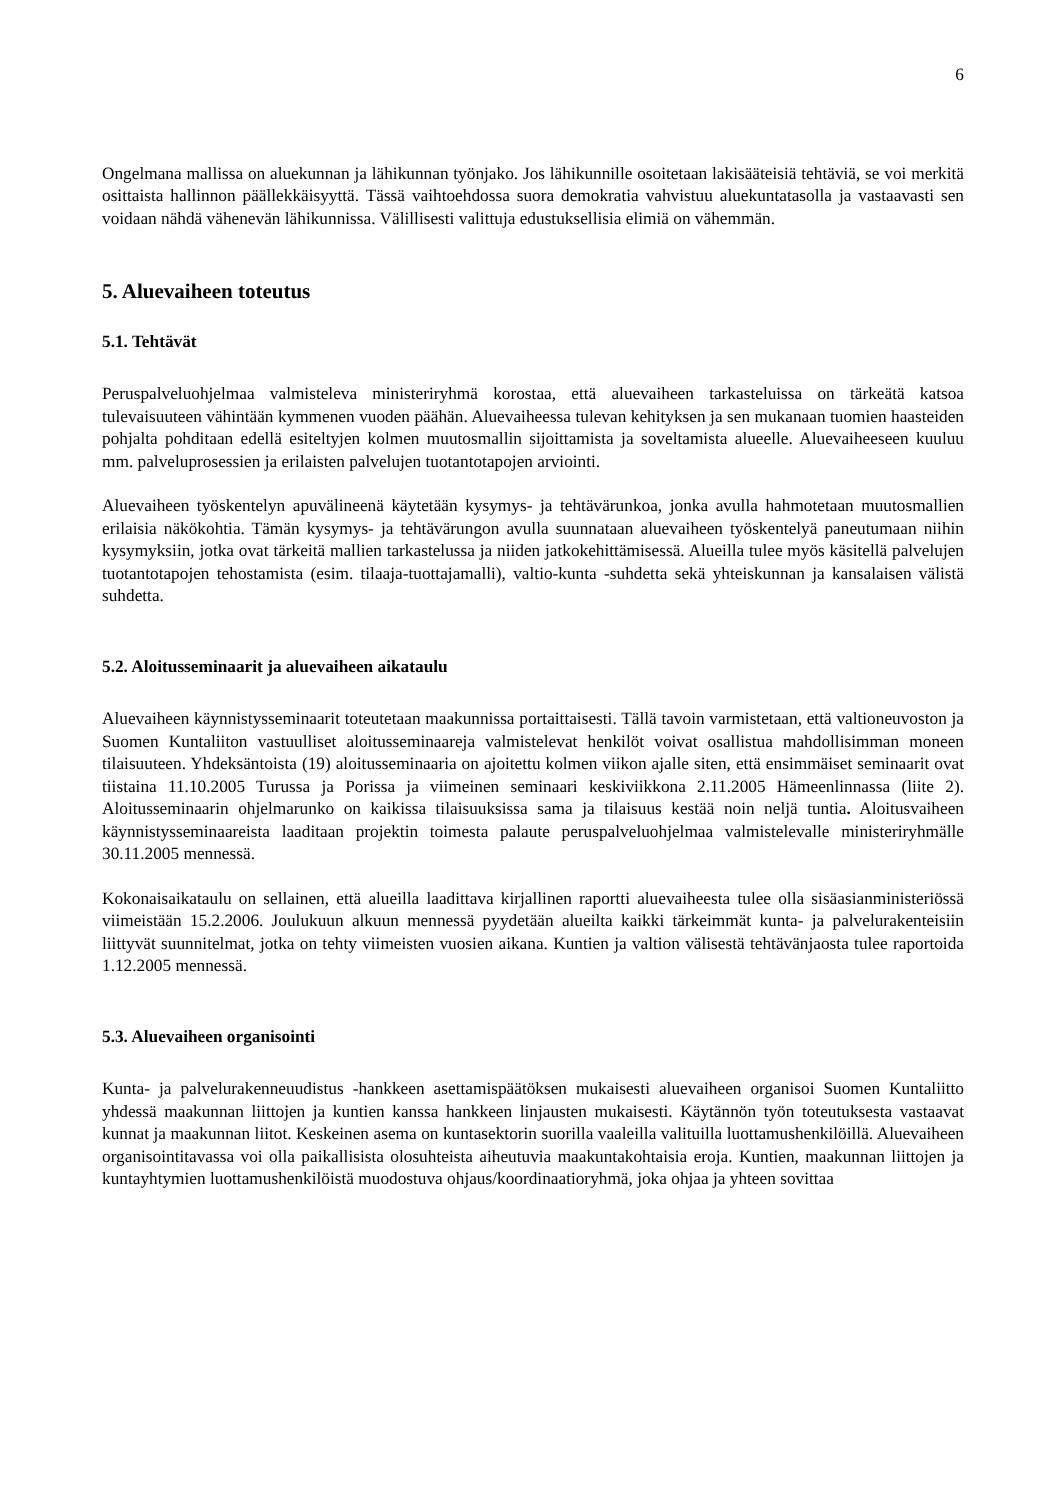6
Ongelmana mallissa on aluekunnan ja lähikunnan työnjako. Jos lähikunnille osoitetaan lakisääteisiä tehtäviä, se voi merkitä osittaista hallinnon päällekkäisyyttä. Tässä vaihtoehdossa suora demokratia vahvistuu aluekuntatasolla ja vastaavasti sen voidaan nähdä vähenevän lähikunnissa. Välillisesti valittuja edustuksellisia elimiä on vähemmän.
5. Aluevaiheen toteutus
5.1. Tehtävät
Peruspalveluohjelmaa valmisteleva ministeriryhmä korostaa, että aluevaiheen tarkasteluissa on tärkeätä katsoa tulevaisuuteen vähintään kymmenen vuoden päähän. Aluevaiheessa tulevan kehityksen ja sen mukanaan tuomien haasteiden pohjalta pohditaan edellä esiteltyjen kolmen muutosmallin sijoittamista ja soveltamista alueelle. Aluevaiheeseen kuuluu mm. palveluprosessien ja erilaisten palvelujen tuotantotapojen arviointi.
Aluevaiheen työskentelyn apuvälineenä käytetään kysymys- ja tehtävärunkoa, jonka avulla hahmotetaan muutosmallien erilaisia näkökohtia. Tämän kysymys- ja tehtävärungon avulla suunnataan aluevaiheen työskentelyä paneutumaan niihin kysymyksiin, jotka ovat tärkeitä mallien tarkastelussa ja niiden jatkokehittämisessä. Alueilla tulee myös käsitellä palvelujen tuotantotapojen tehostamista (esim. tilaaja-tuottajamalli), valtio-kunta -suhdetta sekä yhteiskunnan ja kansalaisen välistä suhdetta.
5.2. Aloitusseminaarit ja aluevaiheen aikataulu
Aluevaiheen käynnistysseminaarit toteutetaan maakunnissa portaittaisesti. Tällä tavoin varmistetaan, että valtioneuvoston ja Suomen Kuntaliiton vastuulliset aloitusseminaareja valmistelevat henkilöt voivat osallistua mahdollisimman moneen tilaisuuteen. Yhdeksäntoista (19) aloitusseminaaria on ajoitettu kolmen viikon ajalle siten, että ensimmäiset seminaarit ovat tiistaina 11.10.2005 Turussa ja Porissa ja viimeinen seminaari keskiviikkona 2.11.2005 Hämeenlinnassa (liite 2). Aloitusseminaarin ohjelmarunko on kaikissa tilaisuuksissa sama ja tilaisuus kestää noin neljä tuntia. Aloitusvaiheen käynnistysseminaareista laaditaan projektin toimesta palaute peruspalveluohjelmaa valmistelevalle ministeriryhmälle 30.11.2005 mennessä.
Kokonaisaikataulu on sellainen, että alueilla laadittava kirjallinen raportti aluevaiheesta tulee olla sisäasianministeriössä viimeistään 15.2.2006. Joulukuun alkuun mennessä pyydetään alueilta kaikki tärkeimmät kunta- ja palvelurakenteisiin liittyvät suunnitelmat, jotka on tehty viimeisten vuosien aikana. Kuntien ja valtion välisestä tehtävänjaosta tulee raportoida 1.12.2005 mennessä.
5.3. Aluevaiheen organisointi
Kunta- ja palvelurakenneuudistus -hankkeen asettamispäätöksen mukaisesti aluevaiheen organisoi Suomen Kuntaliitto yhdessä maakunnan liittojen ja kuntien kanssa hankkeen linjausten mukaisesti. Käytännön työn toteutuksesta vastaavat kunnat ja maakunnan liitot. Keskeinen asema on kuntasektorin suorilla vaaleilla valituilla luottamushenkilöillä. Aluevaiheen organisointitavassa voi olla paikallisista olosuhteista aiheutuvia maakuntakohtaisia eroja. Kuntien, maakunnan liittojen ja kuntayhtymien luottamushenkilöistä muodostuva ohjaus/koordinaatioryhmä, joka ohjaa ja yhteen sovittaa